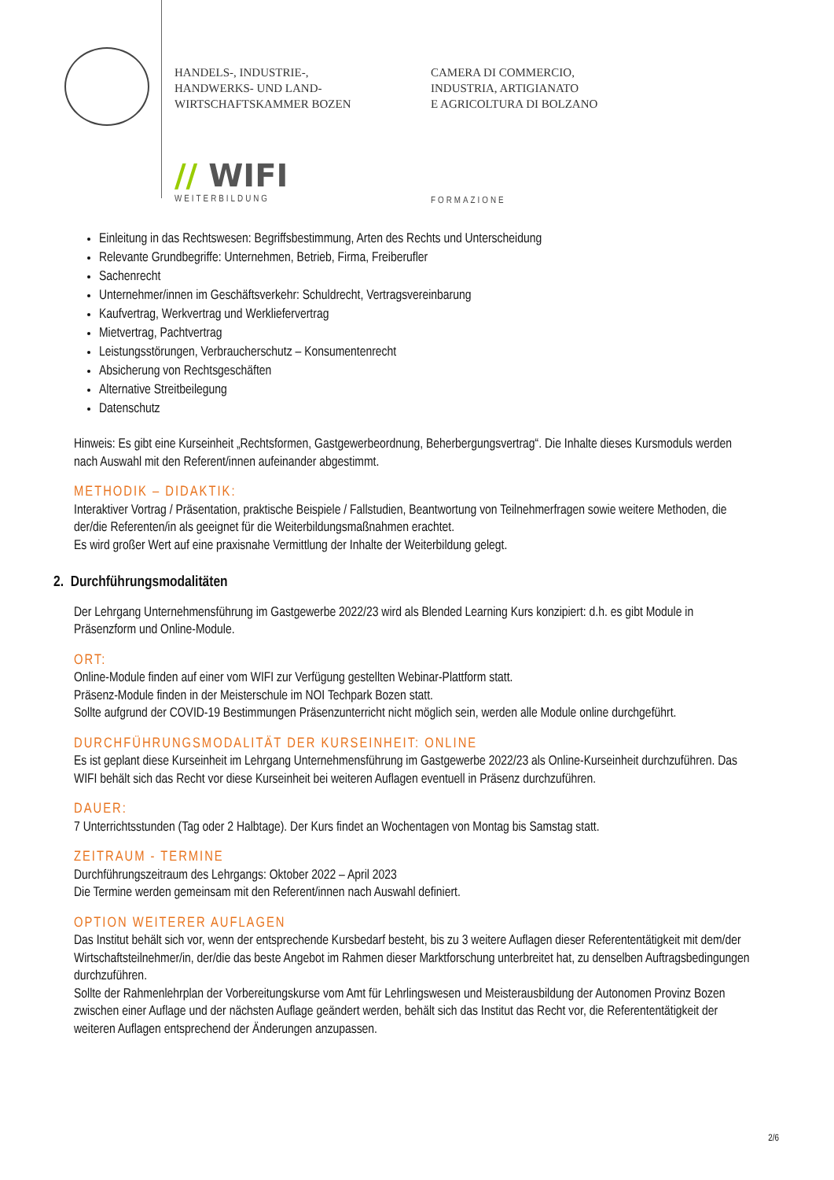HANDELS-, INDUSTRIE-,
HANDWERKS- UND LAND-
WIRTSCHAFTSKAMMER BOZEN
CAMERA DI COMMERCIO,
INDUSTRIA, ARTIGIANATO
E AGRICOLTURA DI BOLZANO
// WIFI
WEITERBILDUNG
FORMAZIONE
Einleitung in das Rechtswesen: Begriffsbestimmung, Arten des Rechts und Unterscheidung
Relevante Grundbegriffe: Unternehmen, Betrieb, Firma, Freiberufler
Sachenrecht
Unternehmer/innen im Geschäftsverkehr: Schuldrecht, Vertragsvereinbarung
Kaufvertrag, Werkvertrag und Werkliefervertrag
Mietvertrag, Pachtvertrag
Leistungsstörungen, Verbraucherschutz – Konsumentenrecht
Absicherung von Rechtsgeschäften
Alternative Streitbeilegung
Datenschutz
Hinweis: Es gibt eine Kurseinheit „Rechtsformen, Gastgewerbeordnung, Beherbergungsvertrag“. Die Inhalte dieses Kursmoduls werden nach Auswahl mit den Referent/innen aufeinander abgestimmt.
METHODIK – DIDAKTIK:
Interaktiver Vortrag / Präsentation, praktische Beispiele / Fallstudien, Beantwortung von Teilnehmerfragen sowie weitere Methoden, die der/die Referenten/in als geeignet für die Weiterbildungsmaßnahmen erachtet.
Es wird großer Wert auf eine praxisnahe Vermittlung der Inhalte der Weiterbildung gelegt.
2. Durchführungsmodalitäten
Der Lehrgang Unternehmensführung im Gastgewerbe 2022/23 wird als Blended Learning Kurs konzipiert: d.h. es gibt Module in Präsenzform und Online-Module.
ORT:
Online-Module finden auf einer vom WIFI zur Verfügung gestellten Webinar-Plattform statt.
Präsenz-Module finden in der Meisterschule im NOI Techpark Bozen statt.
Sollte aufgrund der COVID-19 Bestimmungen Präsenzunterricht nicht möglich sein, werden alle Module online durchgeführt.
DURCHFÜHRUNGSMODALITÄT DER KURSEINHEIT: ONLINE
Es ist geplant diese Kurseinheit im Lehrgang Unternehmensführung im Gastgewerbe 2022/23 als Online-Kurseinheit durchzuführen. Das WIFI behält sich das Recht vor diese Kurseinheit bei weiteren Auflagen eventuell in Präsenz durchzuführen.
DAUER:
7 Unterrichtsstunden (Tag oder 2 Halbtage). Der Kurs findet an Wochentagen von Montag bis Samstag statt.
ZEITRAUM - TERMINE
Durchführungszeitraum des Lehrgangs: Oktober 2022 – April 2023
Die Termine werden gemeinsam mit den Referent/innen nach Auswahl definiert.
OPTION WEITERER AUFLAGEN
Das Institut behält sich vor, wenn der entsprechende Kursbedarf besteht, bis zu 3 weitere Auflagen dieser Referententätigkeit mit dem/der Wirtschaftsteilnehmer/in, der/die das beste Angebot im Rahmen dieser Marktforschung unterbreitet hat, zu denselben Auftragsbedingungen durchzuführen.
Sollte der Rahmenlehrplan der Vorbereitungskurse vom Amt für Lehrlingswesen und Meisterausbildung der Autonomen Provinz Bozen zwischen einer Auflage und der nächsten Auflage geändert werden, behält sich das Institut das Recht vor, die Referententätigkeit der weiteren Auflagen entsprechend der Änderungen anzupassen.
2/6